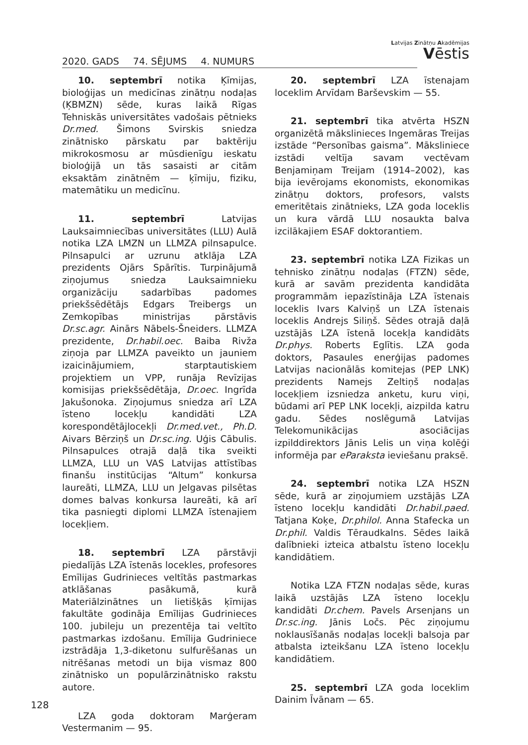2020. GADS 74. SĒJUMS 4. NUMURS
Latvijas Zinātņu Akadēmijas
Vēstis
10. septembrī notika Ķīmijas, bioloģijas un medicīnas zinātņu nodaļas (ĶBMZN) sēde, kuras laikā Rīgas Tehniskās universitātes vadošais pētnieks Dr.med. Šimons Svirskis sniedza zinātnisko pārskatu par baktēriju mikrokosmosu ar mūsdienīgu ieskatu bioloģijā un tās sasaisti ar citām eksaktām zinātnēm — ķīmiju, fiziku, matemātiku un medicīnu.
11. septembrī Latvijas Lauksaimniecības universitātes (LLU) Aulā notika LZA LMZN un LLMZA pilnsapulce. Pilnsapulci ar uzrunu atklāja LZA prezidents Ojārs Spārītis. Turpinājumā ziņojumus sniedza Lauksaimnieku organizāciju sadarbības padomes priekšsēdētājs Edgars Treibergs un Zemkopības ministrijas pārstāvis Dr.sc.agr. Ainārs Nābels-Šneiders. LLMZA prezidente, Dr.habil.oec. Baiba Rivža ziņoja par LLMZA paveikto un jauniem izaicinājumiem, starptautiskiem projektiem un VPP, runāja Revīzijas komisijas priekšsēdētāja, Dr.oec. Ingrīda Jakušonoka. Ziņojumus sniedza arī LZA īsteno locekļu kandidāti LZA korespondētājlocekļi Dr.med.vet., Ph.D. Aivars Bērziņš un Dr.sc.ing. Uģis Cābulis. Pilnsapulces otrajā daļā tika sveikti LLMZA, LLU un VAS Latvijas attīstības finanšu institūcijas “Altum” konkursa laureāti, LLMZA, LLU un Jelgavas pilsētas domes balvas konkursa laureāti, kā arī tika pasniegti diplomi LLMZA īstenajiem locekļiem.
18. septembrī LZA pārstāvji piedalījās LZA īstenās locekles, profesores Emīlijas Gudrinieces veltītās pastmarkas atklāšanas pasākumā, kurā Materiālzinātnes un lietišķās ķīmijas fakultāte godināja Emīlijas Gudrinieces 100. jubileju un prezentēja tai veltīto pastmarkas izdošanu. Emīlija Gudriniece izstrādāja 1,3-diketonu sulfurēšanas un nitrēšanas metodi un bija vismaz 800 zinātnisko un populārzinātnisko rakstu autore.
LZA goda doktoram Marģeram Vestermanim — 95.
20. septembrī LZA īstenajam loceklim Arvīdam Barševskim — 55.
21. septembrī tika atvērta HSZN organizētā mākslinieces Ingemāras Treijas izstāde “Personības gaisma”. Māksliniece izstādi veltīja savam vectēvam Benjamiņam Treijam (1914–2002), kas bija ievērojams ekonomists, ekonomikas zinātņu doktors, profesors, valsts emeritētais zinātnieks, LZA goda loceklis un kura vārdā LLU nosaukta balva izcilākajiem ESAF doktorantiem.
23. septembrī notika LZA Fizikas un tehnisko zinātņu nodaļas (FTZN) sēde, kurā ar savām prezidenta kandidāta programmām iepazīstināja LZA īstenais loceklis Ivars Kalviņš un LZA īstenais loceklis Andrejs Siliņš. Sēdes otrajā daļā uzstājās LZA īstenā locekļa kandidāts Dr.phys. Roberts Eglītis. LZA goda doktors, Pasaules enerģijas padomes Latvijas nacionālās komitejas (PEP LNK) prezidents Namejs Zeltiņš nodaļas locekļiem izsniedza anketu, kuru viņi, būdami arī PEP LNK locekļi, aizpilda katru gadu. Sēdes noslēgumā Latvijas Telekomunikācijas asociācijas izpilddirektors Jānis Lelis un viņa kolēģi informēja par eParaksta ieviešanu praksē.
24. septembrī notika LZA HSZN sēde, kurā ar ziņojumiem uzstājās LZA īsteno locekļu kandidāti Dr.habil.paed. Tatjana Koķe, Dr.philol. Anna Stafecka un Dr.phil. Valdis Tēraudkalns. Sēdes laikā dalībnieki izteica atbalstu īsteno locekļu kandidātiem.
Notika LZA FTZN nodaļas sēde, kuras laikā uzstājās LZA īsteno locekļu kandidāti Dr.chem. Pavels Arsenjans un Dr.sc.ing. Jānis Ločs. Pēc ziņojumu noklausīšanās nodaļas locekļi balsoja par atbalsta izteikšanu LZA īsteno locekļu kandidātiem.
25. septembrī LZA goda loceklim Dainim Īvānam — 65.
128